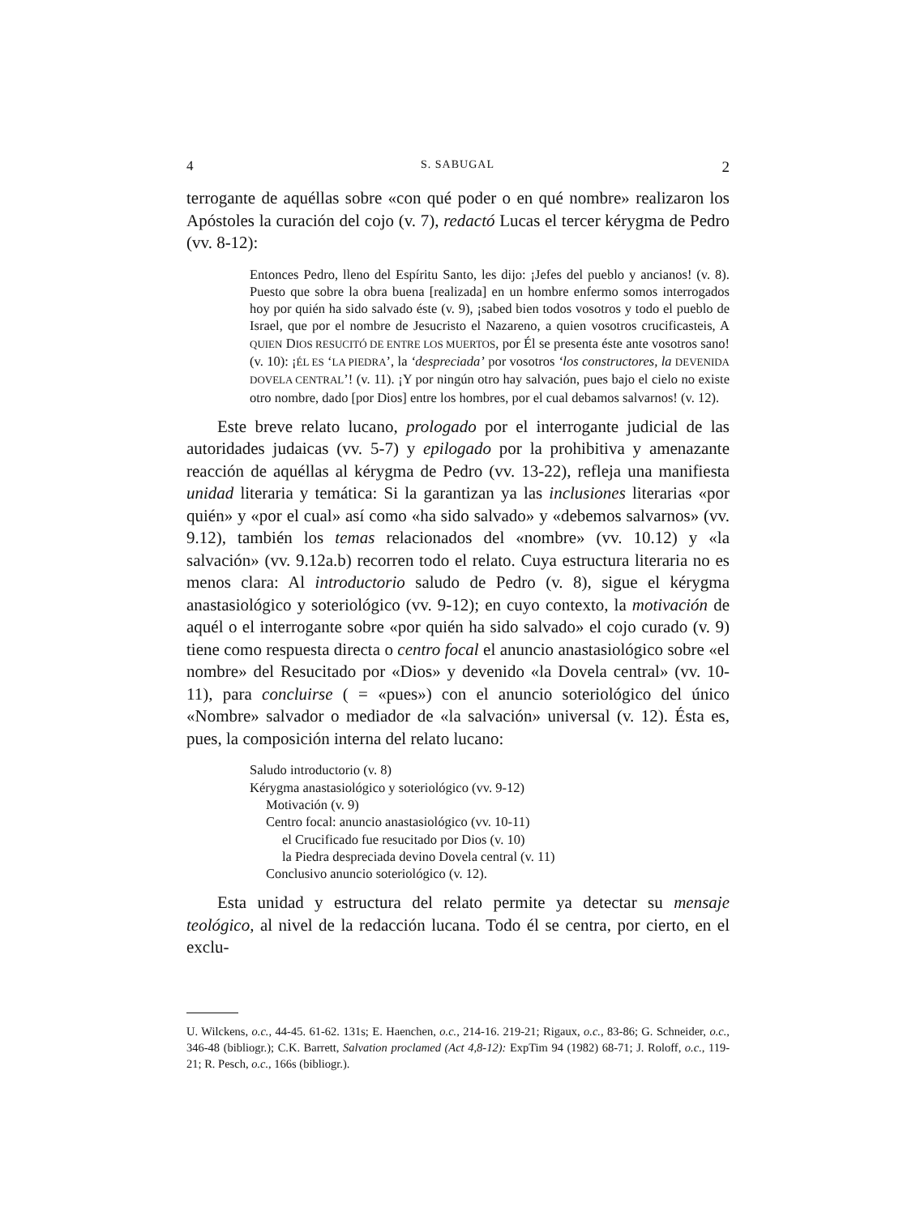4 S. SABUGAL 2
terrogante de aquéllas sobre «con qué poder o en qué nombre» realizaron los Apóstoles la curación del cojo (v. 7), redactó Lucas el tercer kérygma de Pedro (vv. 8-12):
Entonces Pedro, lleno del Espíritu Santo, les dijo: ¡Jefes del pueblo y ancianos! (v. 8). Puesto que sobre la obra buena [realizada] en un hombre enfermo somos interrogados hoy por quién ha sido salvado éste (v. 9), ¡sabed bien todos vosotros y todo el pueblo de Israel, que por el nombre de Jesucristo el Nazareno, a quien vosotros crucificasteis, A QUIEN DIOS RESUCITÓ DE ENTRE LOS MUERTOS, por Él se presenta éste ante vosotros sano! (v. 10): ¡ÉL ES ‘LA PIEDRA’, la ‘despreciada’ por vosotros ‘los constructores, la DEVENIDA DOVELA CENTRAL’! (v. 11). ¡Y por ningún otro hay salvación, pues bajo el cielo no existe otro nombre, dado [por Dios] entre los hombres, por el cual debamos salvarnos! (v. 12).
Este breve relato lucano, prologado por el interrogante judicial de las autoridades judaicas (vv. 5-7) y epilogado por la prohibitiva y amenazante reacción de aquéllas al kérygma de Pedro (vv. 13-22), refleja una manifiesta unidad literaria y temática: Si la garantizan ya las inclusiones literarias «por quién» y «por el cual» así como «ha sido salvado» y «debemos salvarnos» (vv. 9.12), también los temas relacionados del «nombre» (vv. 10.12) y «la salvación» (vv. 9.12a.b) recorren todo el relato. Cuya estructura literaria no es menos clara: Al introductorio saludo de Pedro (v. 8), sigue el kérygma anastasiológico y soteriológico (vv. 9-12); en cuyo contexto, la motivación de aquél o el interrogante sobre «por quién ha sido salvado» el cojo curado (v. 9) tiene como respuesta directa o centro focal el anuncio anastasiológico sobre «el nombre» del Resucitado por «Dios» y devenido «la Dovela central» (vv. 10-11), para concluirse ( = «pues») con el anuncio soteriológico del único «Nombre» salvador o mediador de «la salvación» universal (v. 12). Ésta es, pues, la composición interna del relato lucano:
Saludo introductorio (v. 8)
Kérygma anastasiológico y soteriológico (vv. 9-12)
Motivación (v. 9)
Centro focal: anuncio anastasiológico (vv. 10-11)
el Crucificado fue resucitado por Dios (v. 10)
la Piedra despreciada devino Dovela central (v. 11)
Conclusivo anuncio soteriológico (v. 12).
Esta unidad y estructura del relato permite ya detectar su mensaje teológico, al nivel de la redacción lucana. Todo él se centra, por cierto, en el exclu-
U. Wilckens, o.c., 44-45. 61-62. 131s; E. Haenchen, o.c., 214-16. 219-21; Rigaux, o.c., 83-86; G. Schneider, o.c., 346-48 (bibliogr.); C.K. Barrett, Salvation proclamed (Act 4,8-12): ExpTim 94 (1982) 68-71; J. Roloff, o.c., 119-21; R. Pesch, o.c., 166s (bibliogr.).